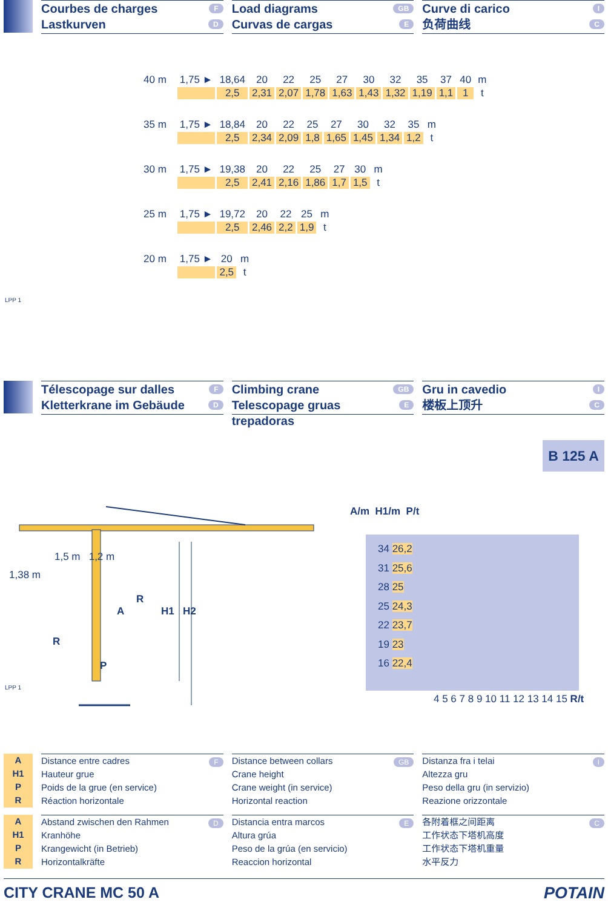Courbes de charges F
Lastkurven D
Load diagrams GB
Curvas de cargas E
Curve di carico I
负荷曲线 C
| 40 m | | 1,75 ► | 18,64 | 20 | 22 | 25 | 27 | 30 | 32 | 35 | 37 | 40 | m |
| | | | 2,5 | 2,31 | 2,07 | 1,78 | 1,63 | 1,43 | 1,32 | 1,19 | 1,1 | 1 | t |
| 35 m | | 1,75 ► | 18,84 | 20 | 22 | 25 | 27 | 30 | 32 | 35 | m |
| | | | 2,5 | 2,34 | 2,09 | 1,8 | 1,65 | 1,45 | 1,34 | 1,2 | t |
| 30 m | | 1,75 ► | 19,38 | 20 | 22 | 25 | 27 | 30 | m |
| | | | 2,5 | 2,41 | 2,16 | 1,86 | 1,7 | 1,5 | t |
| 25 m | | 1,75 ► | 19,72 | 20 | 22 | 25 | m |
| | | | 2,5 | 2,46 | 2,2 | 1,9 | t |
| 20 m | | 1,75 ► | 20 | m |
| | | | 2,5 | t |
LPP 1
Télescopage sur dalles F
Kletterkrane im Gebäude D
Climbing crane GB
Telescopage gruas trepadoras E
Gru in cavedio I
楼板上顶升 C
B 125 A
1,5 m 1,2 m
1,38 m
R
A H1 H2
R
P
LPP 1
A/m H1/m P/t
34 26,2
31 25,6
28 25
25 24,3
22 23,7
19 23
16 22,4
4 5 6 7 8 9 10 11 12 13 14 15 R/t
A
H1
P
R
Distance entre cadres
Hauteur grue
Poids de la grue (en service)
Réaction horizontale
F
Distance between collars
Crane height
Crane weight (in service)
Horizontal reaction
GB
Distanza fra i telai
Altezza gru
Peso della gru (in servizio)
Reazione orizzontale
I
A
H1
P
R
Abstand zwischen den Rahmen
Kranhöhe
Krangewicht (in Betrieb)
Horizontalkräfte
D
Distancia entra marcos
Altura grúa
Peso de la grúa (en servicio)
Reaccion horizontal
E
各附着框之间距离
工作状态下塔机高度
工作状态下塔机重量
水平反力
C
CITY CRANE MC 50 A POTAIN